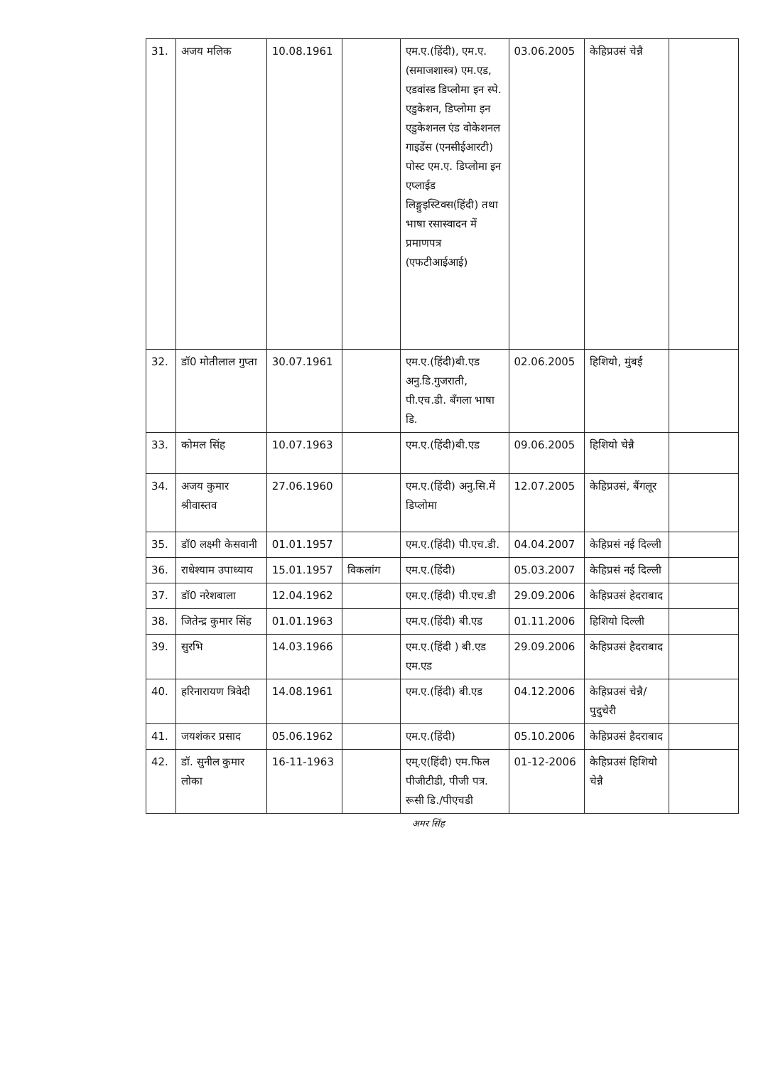| 31. | अजय मलिक | 10.08.1961 | | एम.ए.(हिंदी), एम.ए.(समाजशास्त्र) एम.एड, एडवांस्ड डिप्लोमा इन स्पे. एडुकेशन, डिप्लोमा इन एडुकेशनल एंड वोकेशनल गाइडेंस (एनसीईआरटी) पोस्ट एम.ए. डिप्लोमा इन एप्लाईड लिङ्गुइस्टिक्स(हिंदी) तथा भाषा रसास्वादन में प्रमाणपत्र (एफटीआईआई) | 03.06.2005 | केहिप्रउसं चेन्नै | |
| 32. | डॉ0 मोतीलाल गुप्ता | 30.07.1961 | | एम.ए.(हिंदी)बी.एड अनु.डि.गुजराती, पी.एच.डी. बँगला भाषा डि. | 02.06.2005 | हिशियो, मुंबई | |
| 33. | कोमल सिंह | 10.07.1963 | | एम.ए.(हिंदी)बी.एड | 09.06.2005 | हिशियो चेन्नै | |
| 34. | अजय कुमार श्रीवास्तव | 27.06.1960 | | एम.ए.(हिंदी) अनु.सि.में डिप्लोमा | 12.07.2005 | केहिप्रउसं, बैंगलूर | |
| 35. | डॉ0 लक्ष्मी केसवानी | 01.01.1957 | | एम.ए.(हिंदी) पी.एच.डी. | 04.04.2007 | केहिप्रसं नई दिल्ली | |
| 36. | राधेश्याम उपाध्याय | 15.01.1957 | विकलांग | एम.ए.(हिंदी) | 05.03.2007 | केहिप्रसं नई दिल्ली | |
| 37. | डॉ0 नरेशबाला | 12.04.1962 | | एम.ए.(हिंदी) पी.एच.डी | 29.09.2006 | केहिप्रउसं हेदराबाद | |
| 38. | जितेन्द्र कुमार सिंह | 01.01.1963 | | एम.ए.(हिंदी) बी.एड | 01.11.2006 | हिशियो दिल्ली | |
| 39. | सुरभि | 14.03.1966 | | एम.ए.(हिंदी ) बी.एड एम.एड | 29.09.2006 | केहिप्रउसं हैदराबाद | |
| 40. | हरिनारायण त्रिवेदी | 14.08.1961 | | एम.ए.(हिंदी) बी.एड | 04.12.2006 | केहिप्रउसं चेन्नै/पुदुचेरी | |
| 41. | जयशंकर प्रसाद | 05.06.1962 | | एम.ए.(हिंदी) | 05.10.2006 | केहिप्रउसं हैदराबाद | |
| 42. | डॉ. सुनील कुमार लोका | 16-11-1963 | | एम्.ए(हिंदी) एम.फिल पीजीटीडी, पीजी पत्र. रूसी डि./पीएचडी | 01-12-2006 | केहिप्रउसं हिशियो चेन्नै | |
अमर सिंह